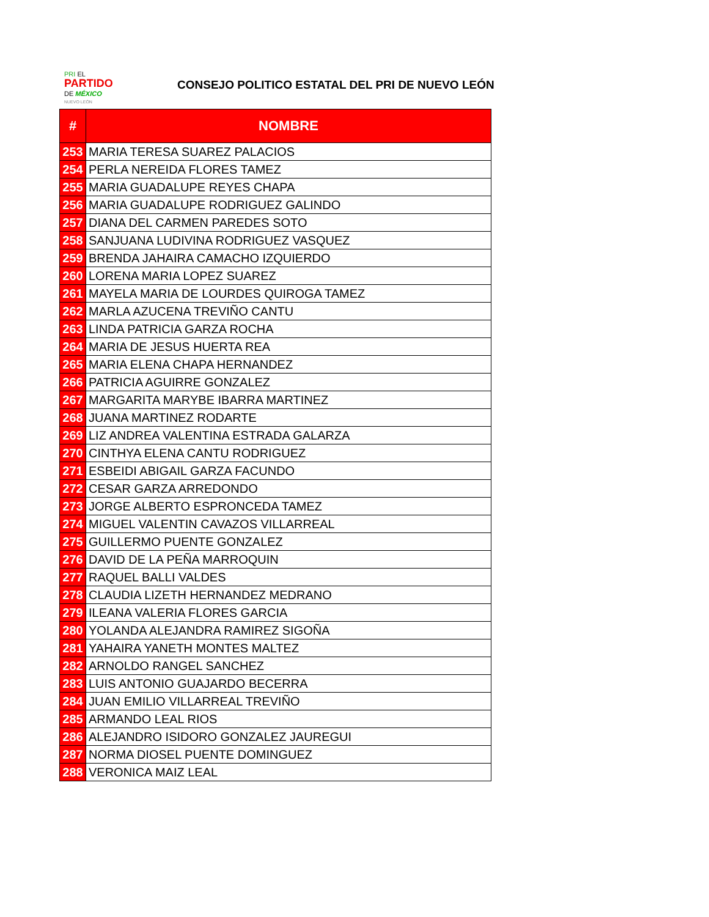PRI EL
PARTIDO
DE MÉXICO
NUEVO LEÓN
CONSEJO POLITICO ESTATAL DEL PRI DE NUEVO LEÓN
| # | NOMBRE |
| --- | --- |
| 253 | MARIA TERESA SUAREZ PALACIOS |
| 254 | PERLA NEREIDA FLORES TAMEZ |
| 255 | MARIA GUADALUPE REYES CHAPA |
| 256 | MARIA GUADALUPE RODRIGUEZ GALINDO |
| 257 | DIANA DEL CARMEN PAREDES SOTO |
| 258 | SANJUANA LUDIVINA RODRIGUEZ VASQUEZ |
| 259 | BRENDA JAHAIRA CAMACHO IZQUIERDO |
| 260 | LORENA MARIA LOPEZ SUAREZ |
| 261 | MAYELA MARIA DE LOURDES QUIROGA TAMEZ |
| 262 | MARLA AZUCENA TREVIÑO CANTU |
| 263 | LINDA PATRICIA GARZA ROCHA |
| 264 | MARIA DE JESUS HUERTA REA |
| 265 | MARIA ELENA CHAPA HERNANDEZ |
| 266 | PATRICIA AGUIRRE GONZALEZ |
| 267 | MARGARITA MARYBE IBARRA MARTINEZ |
| 268 | JUANA MARTINEZ RODARTE |
| 269 | LIZ ANDREA VALENTINA ESTRADA GALARZA |
| 270 | CINTHYA ELENA CANTU RODRIGUEZ |
| 271 | ESBEIDI ABIGAIL GARZA FACUNDO |
| 272 | CESAR GARZA ARREDONDO |
| 273 | JORGE ALBERTO ESPRONCEDA TAMEZ |
| 274 | MIGUEL VALENTIN CAVAZOS VILLARREAL |
| 275 | GUILLERMO PUENTE GONZALEZ |
| 276 | DAVID DE LA PEÑA MARROQUIN |
| 277 | RAQUEL BALLI VALDES |
| 278 | CLAUDIA LIZETH HERNANDEZ MEDRANO |
| 279 | ILEANA VALERIA FLORES GARCIA |
| 280 | YOLANDA ALEJANDRA RAMIREZ SIGOÑA |
| 281 | YAHAIRA YANETH MONTES MALTEZ |
| 282 | ARNOLDO RANGEL SANCHEZ |
| 283 | LUIS ANTONIO GUAJARDO BECERRA |
| 284 | JUAN EMILIO VILLARREAL TREVIÑO |
| 285 | ARMANDO LEAL RIOS |
| 286 | ALEJANDRO ISIDORO GONZALEZ JAUREGUI |
| 287 | NORMA DIOSEL PUENTE DOMINGUEZ |
| 288 | VERONICA MAIZ LEAL |